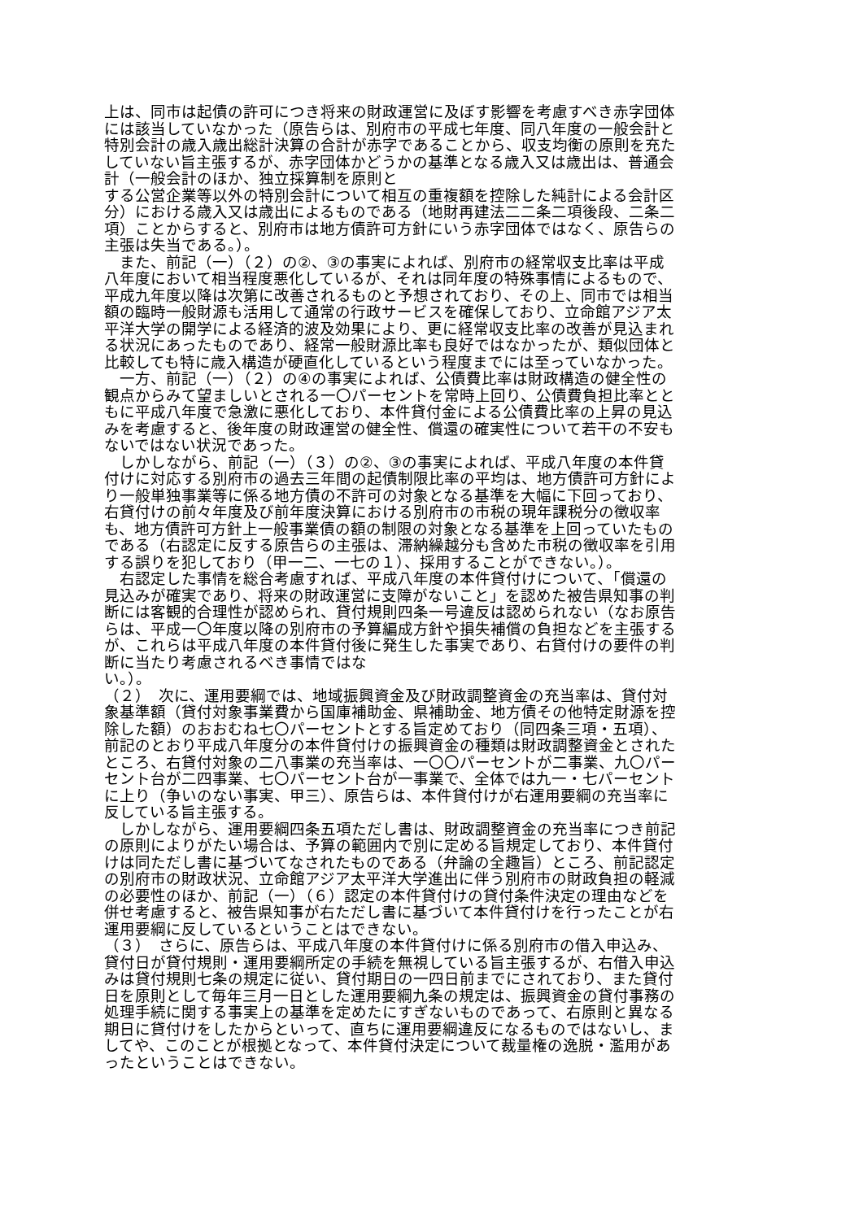上は、同市は起債の許可につき将来の財政運営に及ぼす影響を考慮すべき赤字団体
には該当していなかった（原告らは、別府市の平成七年度、同八年度の一般会計と
特別会計の歳入歳出総計決算の合計が赤字であることから、収支均衡の原則を充た
していない旨主張するが、赤字団体かどうかの基準となる歳入又は歳出は、普通会
計（一般会計のほか、独立採算制を原則と
する公営企業等以外の特別会計について相互の重複額を控除した純計による会計区
分）における歳入又は歳出によるものである（地財再建法二二条二項後段、二条二
項）ことからすると、別府市は地方債許可方針にいう赤字団体ではなく、原告らの
主張は失当である。）。
　また、前記（一）（２）の②、③の事実によれば、別府市の経常収支比率は平成
八年度において相当程度悪化しているが、それは同年度の特殊事情によるもので、
平成九年度以降は次第に改善されるものと予想されており、その上、同市では相当
額の臨時一般財源も活用して通常の行政サービスを確保しており、立命館アジア太
平洋大学の開学による経済的波及効果により、更に経常収支比率の改善が見込まれ
る状況にあったものであり、経常一般財源比率も良好ではなかったが、類似団体と
比較しても特に歳入構造が硬直化しているという程度までには至っていなかった。
　一方、前記（一）（２）の④の事実によれば、公債費比率は財政構造の健全性の
観点からみて望ましいとされる一〇パーセントを常時上回り、公債費負担比率とと
もに平成八年度で急激に悪化しており、本件貸付金による公債費比率の上昇の見込
みを考慮すると、後年度の財政運営の健全性、償還の確実性について若干の不安も
ないではない状況であった。
　しかしながら、前記（一）（３）の②、③の事実によれば、平成八年度の本件貸
付けに対応する別府市の過去三年間の起債制限比率の平均は、地方債許可方針によ
り一般単独事業等に係る地方債の不許可の対象となる基準を大幅に下回っており、
右貸付けの前々年度及び前年度決算における別府市の市税の現年課税分の徴収率
も、地方債許可方針上一般事業債の額の制限の対象となる基準を上回っていたもの
である（右認定に反する原告らの主張は、滞納繰越分も含めた市税の徴収率を引用
する誤りを犯しており（甲一二、一七の１）、採用することができない。）。
　右認定した事情を総合考慮すれば、平成八年度の本件貸付けについて、「償還の
見込みが確実であり、将来の財政運営に支障がないこと」を認めた被告県知事の判
断には客観的合理性が認められ、貸付規則四条一号違反は認められない（なお原告
らは、平成一〇年度以降の別府市の予算編成方針や損失補償の負担などを主張する
が、これらは平成八年度の本件貸付後に発生した事実であり、右貸付けの要件の判
断に当たり考慮されるべき事情ではな
い。）。
（２）　次に、運用要綱では、地域振興資金及び財政調整資金の充当率は、貸付対
象基準額（貸付対象事業費から国庫補助金、県補助金、地方債その他特定財源を控
除した額）のおおむね七〇パーセントとする旨定めており（同四条三項・五項）、
前記のとおり平成八年度分の本件貸付けの振興資金の種類は財政調整資金とされた
ところ、右貸付対象の二八事業の充当率は、一〇〇パーセントが二事業、九〇パー
セント台が二四事業、七〇パーセント台が一事業で、全体では九一・七パーセント
に上り（争いのない事実、甲三）、原告らは、本件貸付けが右運用要綱の充当率に
反している旨主張する。
　しかしながら、運用要綱四条五項ただし書は、財政調整資金の充当率につき前記
の原則によりがたい場合は、予算の範囲内で別に定める旨規定しており、本件貸付
けは同ただし書に基づいてなされたものである（弁論の全趣旨）ところ、前記認定
の別府市の財政状況、立命館アジア太平洋大学進出に伴う別府市の財政負担の軽減
の必要性のほか、前記（一）（６）認定の本件貸付けの貸付条件決定の理由などを
併せ考慮すると、被告県知事が右ただし書に基づいて本件貸付けを行ったことが右
運用要綱に反しているということはできない。
（３）　さらに、原告らは、平成八年度の本件貸付けに係る別府市の借入申込み、
貸付日が貸付規則・運用要綱所定の手続を無視している旨主張するが、右借入申込
みは貸付規則七条の規定に従い、貸付期日の一四日前までにされており、また貸付
日を原則として毎年三月一日とした運用要綱九条の規定は、振興資金の貸付事務の
処理手続に関する事実上の基準を定めたにすぎないものであって、右原則と異なる
期日に貸付けをしたからといって、直ちに運用要綱違反になるものではないし、ま
してや、このことが根拠となって、本件貸付決定について裁量権の逸脱・濫用があ
ったということはできない。